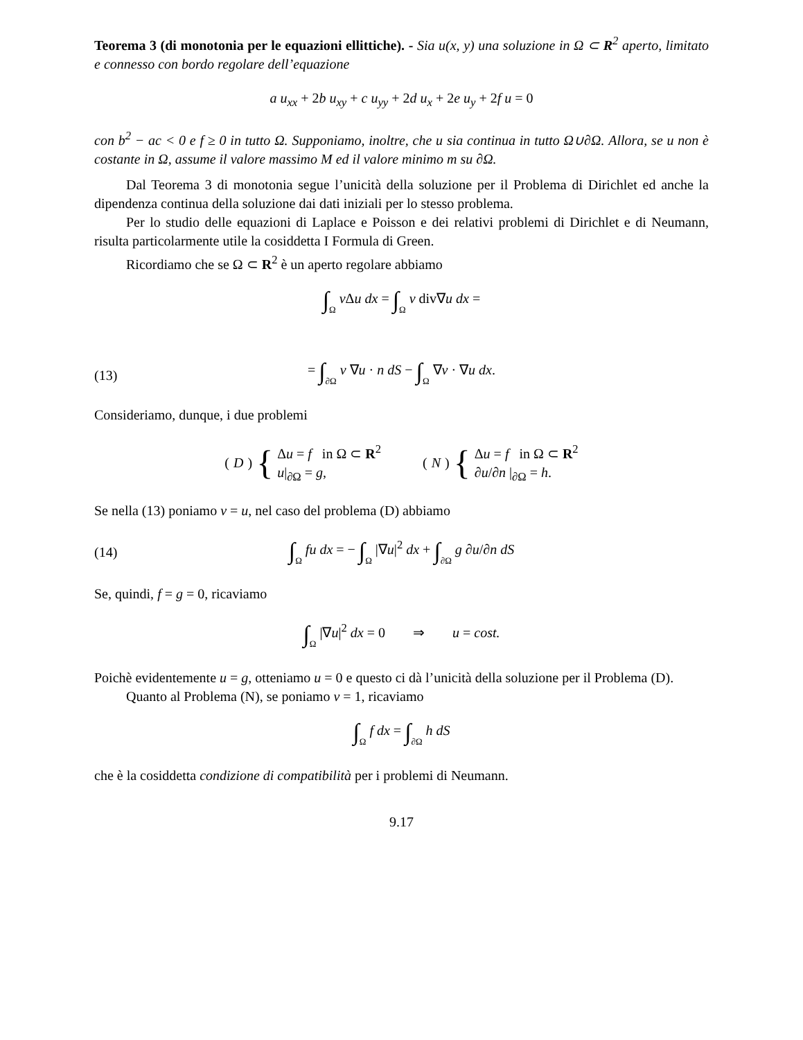Teorema 3 (di monotonia per le equazioni ellittiche). - Sia u(x, y) una soluzione in Ω ⊂ R<sup>2</sup> aperto, limitato e connesso con bordo regolare dell’equazione
a u<sub>xx</sub> + 2b u<sub>xy</sub> + c u<sub>yy</sub> + 2d u<sub>x</sub> + 2e u<sub>y</sub> + 2f u = 0
con b<sup>2</sup> − ac < 0 e f ≥ 0 in tutto Ω. Supponiamo, inoltre, che u sia continua in tutto Ω∪∂Ω. Allora, se u non è costante in Ω, assume il valore massimo M ed il valore minimo m su ∂Ω.
Dal Teorema 3 di monotonia segue l’unicità della soluzione per il Problema di Dirichlet ed anche la dipendenza continua della soluzione dai dati iniziali per lo stesso problema.
Per lo studio delle equazioni di Laplace e Poisson e dei relativi problemi di Dirichlet e di Neumann, risulta particolarmente utile la cosiddetta I Formula di Green.
Ricordiamo che se Ω ⊂ R<sup>2</sup> è un aperto regolare abbiamo
∫Ω v Δu dx = ∫Ω v div∇u dx =
(13)
= ∫∂Ω v ∇u · n dS − ∫Ω ∇v · ∇u dx.
Consideriamo, dunque, i due problemi
(D) {
Δu = f in Ω ⊂ R<sup>2</sup>
u|<sub>∂Ω</sub> = g,
(N) {
Δu = f in Ω ⊂ R<sup>2</sup>
∂u/∂n |<sub>∂Ω</sub> = h.
Se nella (13) poniamo v = u, nel caso del problema (D) abbiamo
(14)
∫Ω fu dx = − ∫Ω |∇u|<sup>2</sup> dx + ∫∂Ω g ∂u/∂n dS
Se, quindi, f = g = 0, ricaviamo
∫Ω |∇u|<sup>2</sup> dx = 0 ⇒ u = cost.
Poichè evidentemente u = g, otteniamo u = 0 e questo ci dà l’unicità della soluzione per il Problema (D).
Quanto al Problema (N), se poniamo v = 1, ricaviamo
∫Ω f dx = ∫∂Ω h dS
che è la cosiddetta condizione di compatibilità per i problemi di Neumann.
9.17